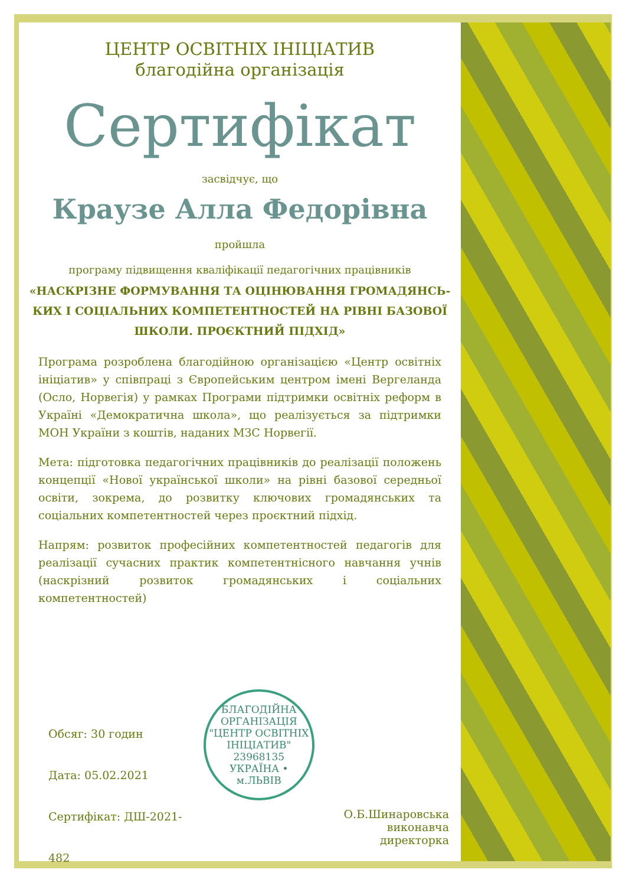ЦЕНТР ОСВІТНІХ ІНІЦІАТИВ
благодійна організація
Сертифікат
засвідчує, що
Краузе Алла Федорівна
пройшла
програму підвищення кваліфікації педагогічних працівників
«НАСКРІЗНЕ ФОРМУВАННЯ ТА ОЦІНЮВАННЯ ГРОМАДЯНСЬ-
КИХ І СОЦІАЛЬНИХ КОМПЕТЕНТНОСТЕЙ НА РІВНІ БАЗОВОЇ
ШКОЛИ. ПРОЄКТНИЙ ПІДХІД»
Програма розроблена благодійною організацією «Центр освітніх ініціатив» у співпраці з Європейським центром імені Вергеланда (Осло, Норвегія) у рамках Програми підтримки освітніх реформ в Україні «Демократична школа», що реалізується за підтримки МОН України з коштів, наданих МЗС Норвегії.
Мета: підготовка педагогічних працівників до реалізації положень концепції «Нової української школи» на рівні базової середньої освіти, зокрема, до розвитку ключових громадянських та соціальних компетентностей через проєктний підхід.
Напрям: розвиток професійних компетентностей педагогів для реалізації сучасних практик компетентнісного навчання учнів (наскрізний розвиток громадянських і соціальних компетентностей)
Обсяг: 30 годин
Дата: 05.02.2021
Сертифікат: ДШ-2021-482
БЛАГОДІЙНА ОРГАНІЗАЦІЯ
"ЦЕНТР ОСВІТНІХ ІНІЦІАТИВ"
23968135
УКРАЇНА • м.ЛЬВІВ
О.Б.Шинаровська
виконавча директорка